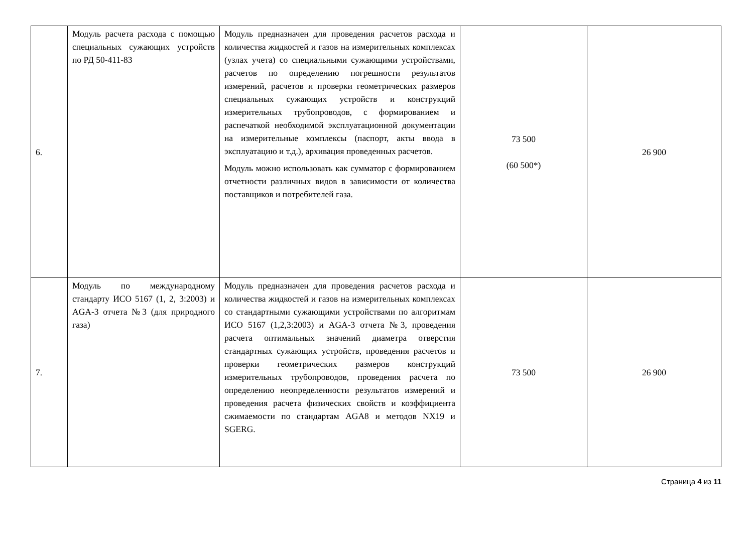| 6. | Модуль расчета расхода с помощью специальных сужающих устройств по РД 50-411-83 | Модуль предназначен для проведения расчетов расхода и количества жидкостей и газов на измерительных комплексах (узлах учета) со специальными сужающими устройствами, расчетов по определению погрешности результатов измерений, расчетов и проверки геометрических размеров специальных сужающих устройств и конструкций измерительных трубопроводов, с формированием и распечаткой необходимой эксплуатационной документации на измерительные комплексы (паспорт, акты ввода в эксплуатацию и т.д.), архивация проведенных расчетов. Модуль можно использовать как сумматор с формированием отчетности различных видов в зависимости от количества поставщиков и потребителей газа. | 73 500 (60 500*) | 26 900 |
| 7. | Модуль по международному стандарту ИСО 5167 (1, 2, 3:2003) и AGA-3 отчета №3 (для природного газа) | Модуль предназначен для проведения расчетов расхода и количества жидкостей и газов на измерительных комплексах со стандартными сужающими устройствами по алгоритмам ИСО 5167 (1,2,3:2003) и AGA-3 отчета №3, проведения расчета оптимальных значений диаметра отверстия стандартных сужающих устройств, проведения расчетов и проверки геометрических размеров конструкций измерительных трубопроводов, проведения расчета по определению неопределенности результатов измерений и проведения расчета физических свойств и коэффициента сжимаемости по стандартам AGA8 и методов NX19 и SGERG. | 73 500 | 26 900 |
Страница 4 из 11